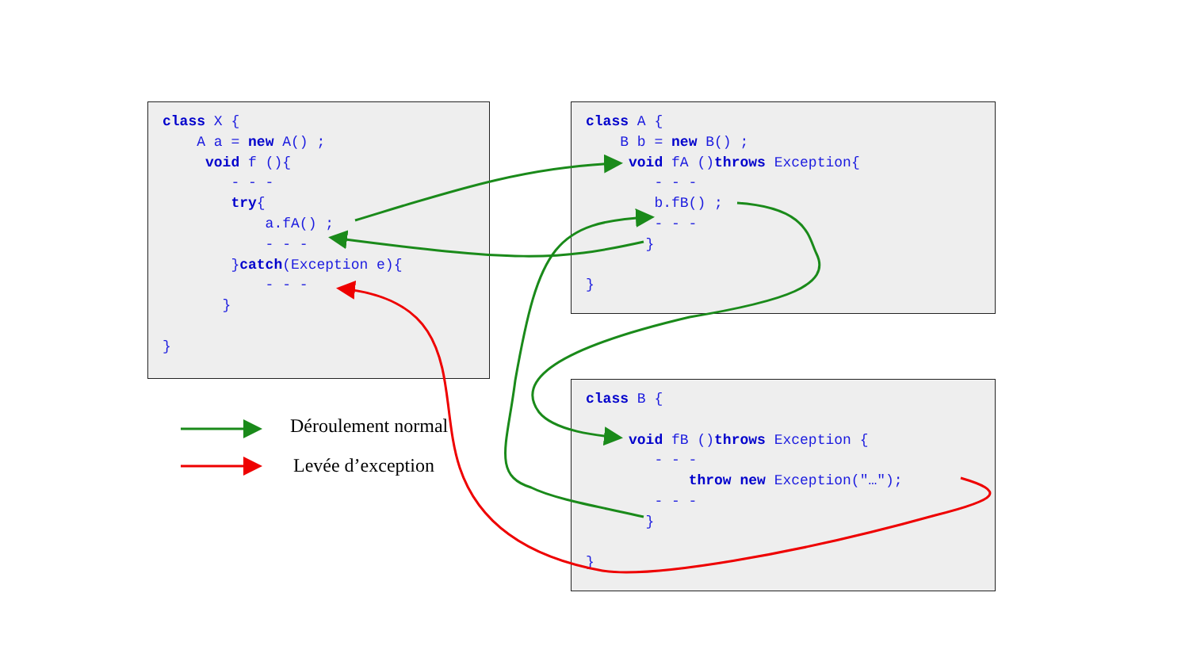class X {
    A a = new A() ;
     void f (){
        - - -
        try{
            a.fA() ;
            - - -
        }catch(Exception e){
            - - -
       }

}
class A {
    B b = new B() ;
     void fA ()throws Exception{
        - - -
        b.fB() ;
        - - -
       }

}
class B {

     void fB ()throws Exception {
        - - -
            throw new Exception("…");
        - - -
       }

}
Déroulement normal
Levée d’exception